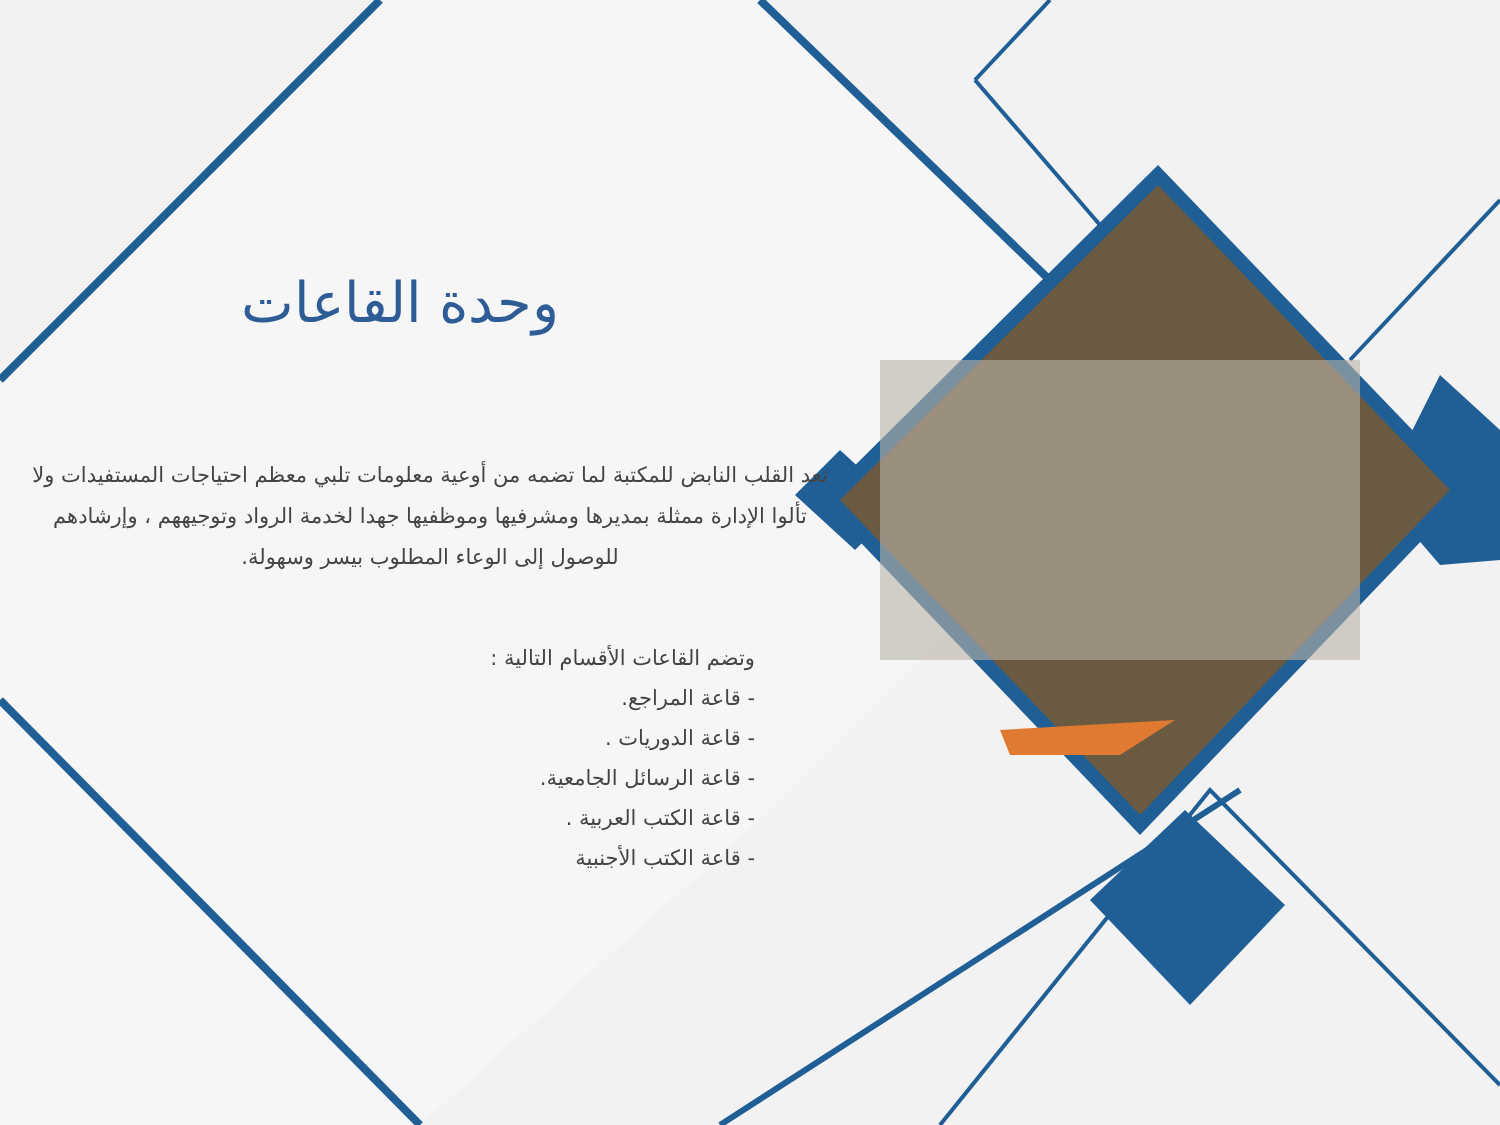وحدة القاعات
تعد القلب النابض للمكتبة لما تضمه من أوعية معلومات تلبي معظم احتياجات المستفيدات ولا تألوا الإدارة ممثلة بمديرها ومشرفيها وموظفيها جهدا لخدمة الرواد وتوجيههم ، وإرشادهم للوصول إلى الوعاء المطلوب بيسر وسهولة.
وتضم القاعات الأقسام التالية :
- قاعة المراجع.
- قاعة الدوريات .
- قاعة الرسائل الجامعية.
- قاعة الكتب العربية .
- قاعة الكتب الأجنبية